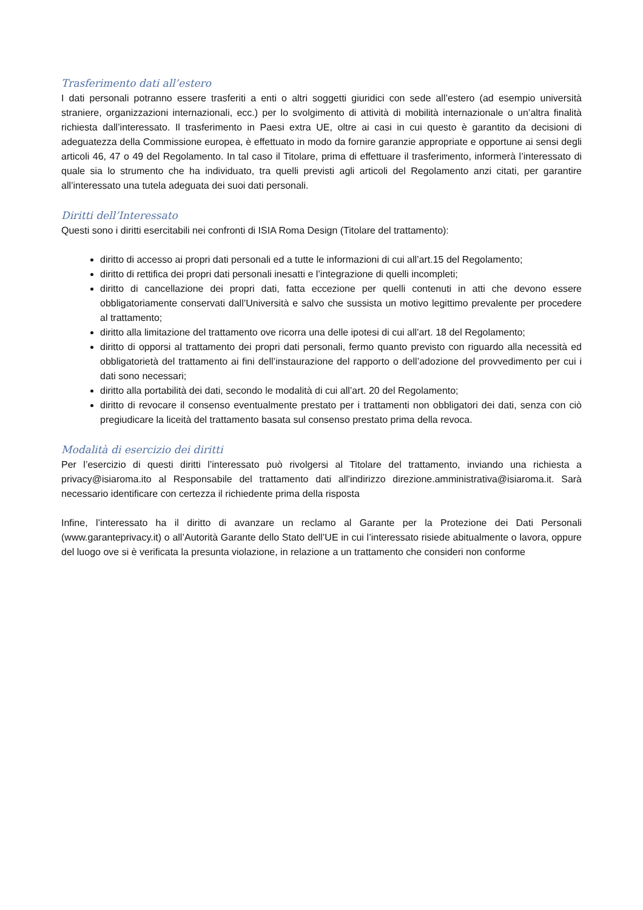Trasferimento dati all’estero
I dati personali potranno essere trasferiti a enti o altri soggetti giuridici con sede all’estero (ad esempio università straniere, organizzazioni internazionali, ecc.) per lo svolgimento di attività di mobilità internazionale o un’altra finalità richiesta dall’interessato. Il trasferimento in Paesi extra UE, oltre ai casi in cui questo è garantito da decisioni di adeguatezza della Commissione europea, è effettuato in modo da fornire garanzie appropriate e opportune ai sensi degli articoli 46, 47 o 49 del Regolamento. In tal caso il Titolare, prima di effettuare il trasferimento, informerà l’interessato di quale sia lo strumento che ha individuato, tra quelli previsti agli articoli del Regolamento anzi citati, per garantire all’interessato una tutela adeguata dei suoi dati personali.
Diritti dell’Interessato
Questi sono i diritti esercitabili nei confronti di ISIA Roma Design (Titolare del trattamento):
diritto di accesso ai propri dati personali ed a tutte le informazioni di cui all’art.15 del Regolamento;
diritto di rettifica dei propri dati personali inesatti e l’integrazione di quelli incompleti;
diritto di cancellazione dei propri dati, fatta eccezione per quelli contenuti in atti che devono essere obbligatoriamente conservati dall’Università e salvo che sussista un motivo legittimo prevalente per procedere al trattamento;
diritto alla limitazione del trattamento ove ricorra una delle ipotesi di cui all’art. 18 del Regolamento;
diritto di opporsi al trattamento dei propri dati personali, fermo quanto previsto con riguardo alla necessità ed obbligatorietà del trattamento ai fini dell’instaurazione del rapporto o dell’adozione del provvedimento per cui i dati sono necessari;
diritto alla portabilità dei dati, secondo le modalità di cui all’art. 20 del Regolamento;
diritto di revocare il consenso eventualmente prestato per i trattamenti non obbligatori dei dati, senza con ciò pregiudicare la liceità del trattamento basata sul consenso prestato prima della revoca.
Modalità di esercizio dei diritti
Per l’esercizio di questi diritti l’interessato può rivolgersi al Titolare del trattamento, inviando una richiesta a privacy@isiaroma.ito al Responsabile del trattamento dati all'indirizzo direzione.amministrativa@isiaroma.it. Sarà necessario identificare con certezza il richiedente prima della risposta
Infine, l’interessato ha il diritto di avanzare un reclamo al Garante per la Protezione dei Dati Personali (www.garanteprivacy.it) o all’Autorità Garante dello Stato dell’UE in cui l’interessato risiede abitualmente o lavora, oppure del luogo ove si è verificata la presunta violazione, in relazione a un trattamento che consideri non conforme